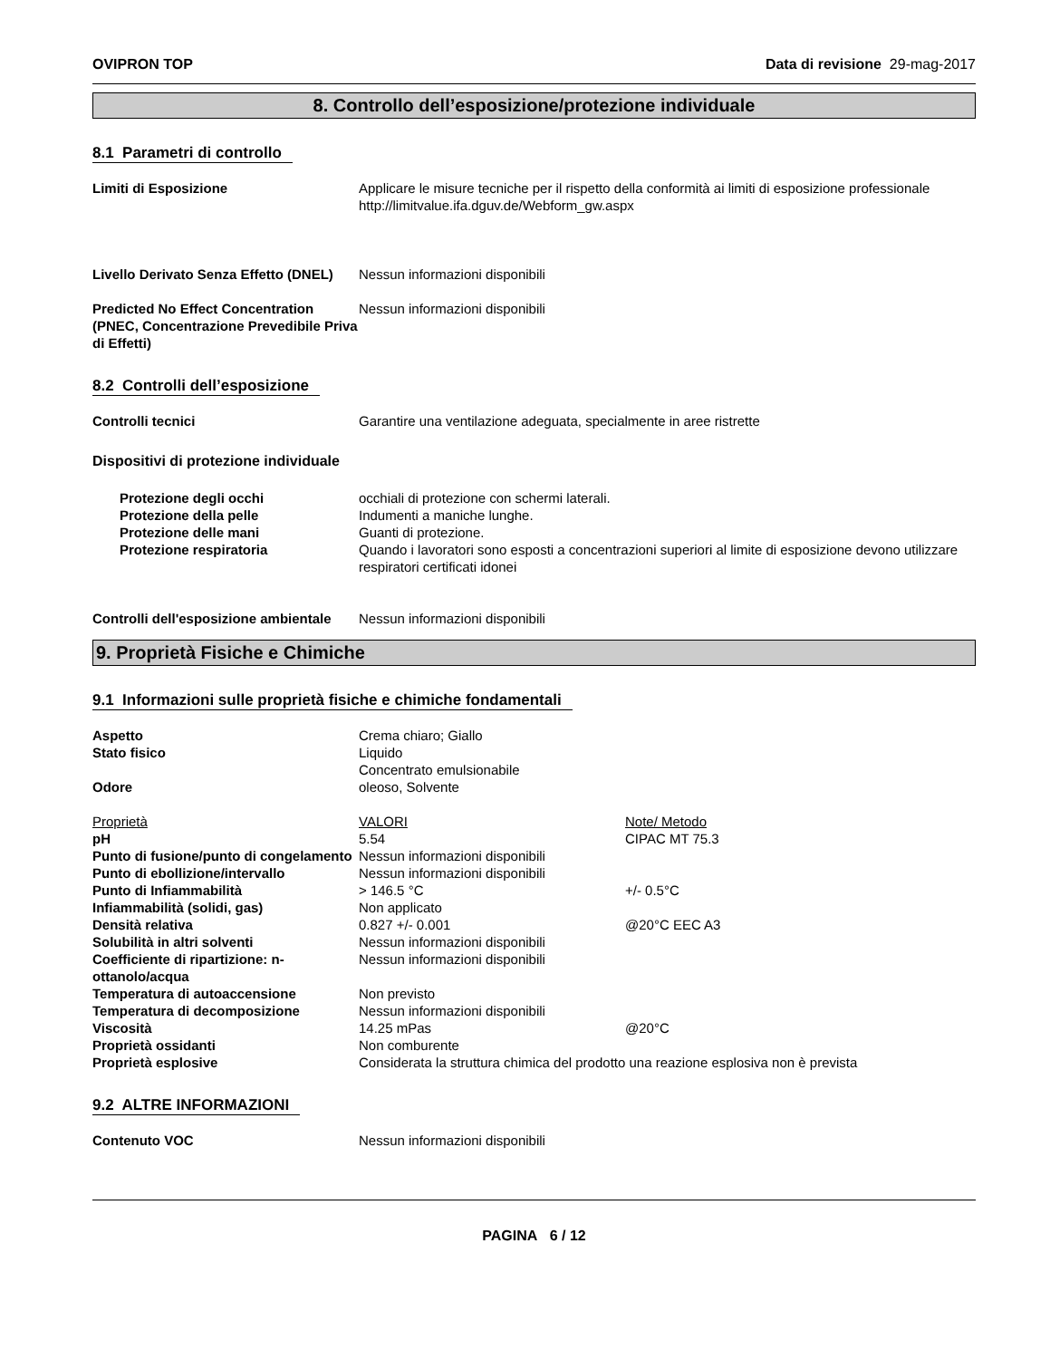OVIPRON TOP Data di revisione 29-mag-2017
8. Controllo dell’esposizione/protezione individuale
8.1 Parametri di controllo
| Limiti di Esposizione | Applicare le misure tecniche per il rispetto della conformità ai limiti di esposizione professionale http://limitvalue.ifa.dguv.de/Webform_gw.aspx |
| Livello Derivato Senza Effetto (DNEL) | Nessun informazioni disponibili |
| Predicted No Effect Concentration (PNEC, Concentrazione Prevedibile Priva di Effetti) | Nessun informazioni disponibili |
8.2 Controlli dell’esposizione
| Controlli tecnici | Garantire una ventilazione adeguata, specialmente in aree ristrette |
Dispositivi di protezione individuale
| Protezione degli occhi | occhiali di protezione con schermi laterali. |
| Protezione della pelle | Indumenti a maniche lunghe. |
| Protezione delle mani | Guanti di protezione. |
| Protezione respiratoria | Quando i lavoratori sono esposti a concentrazioni superiori al limite di esposizione devono utilizzare respiratori certificati idonei |
| Controlli dell'esposizione ambientale | Nessun informazioni disponibili |
9. Proprietà Fisiche e Chimiche
9.1 Informazioni sulle proprietà fisiche e chimiche fondamentali
| Aspetto | Crema chiaro; Giallo | |
| Stato fisico | Liquido Concentrato emulsionabile | |
| Odore | oleoso, Solvente | |
| Proprietà | VALORI | Note/ Metodo |
| pH | 5.54 | CIPAC MT 75.3 |
| Punto di fusione/punto di congelamento | Nessun informazioni disponibili | |
| Punto di ebollizione/intervallo | Nessun informazioni disponibili | |
| Punto di Infiammabilità | > 146.5 °C | +/- 0.5°C |
| Infiammabilità (solidi, gas) | Non applicato | |
| Densità relativa | 0.827 +/- 0.001 | @20°C EEC A3 |
| Solubilità in altri solventi | Nessun informazioni disponibili | |
| Coefficiente di ripartizione: n-ottanolo/acqua | Nessun informazioni disponibili | |
| Temperatura di autoaccensione | Non previsto | |
| Temperatura di decomposizione | Nessun informazioni disponibili | |
| Viscosità | 14.25 mPas | @20°C |
| Proprietà ossidanti | Non comburente | |
| Proprietà esplosive | Considerata la struttura chimica del prodotto una reazione esplosiva non è prevista | |
9.2 ALTRE INFORMAZIONI
| Contenuto VOC | Nessun informazioni disponibili |
PAGINA 6 / 12